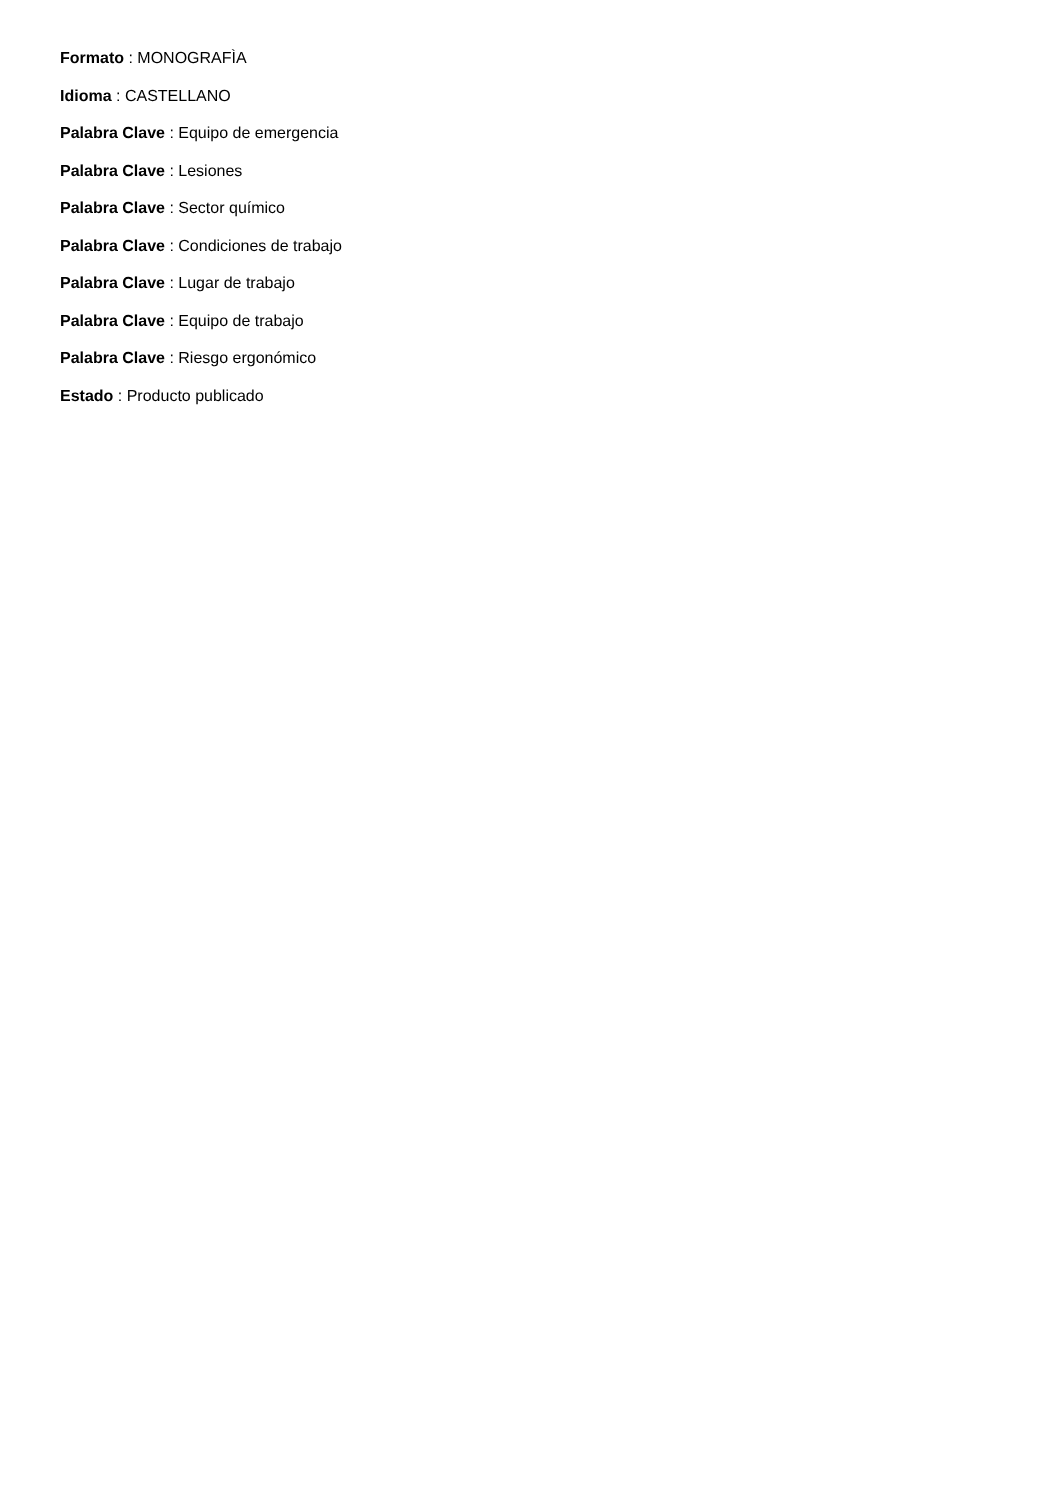Formato : MONOGRAFÌA
Idioma : CASTELLANO
Palabra Clave : Equipo de emergencia
Palabra Clave : Lesiones
Palabra Clave : Sector químico
Palabra Clave : Condiciones de trabajo
Palabra Clave : Lugar de trabajo
Palabra Clave : Equipo de trabajo
Palabra Clave : Riesgo ergonómico
Estado : Producto publicado